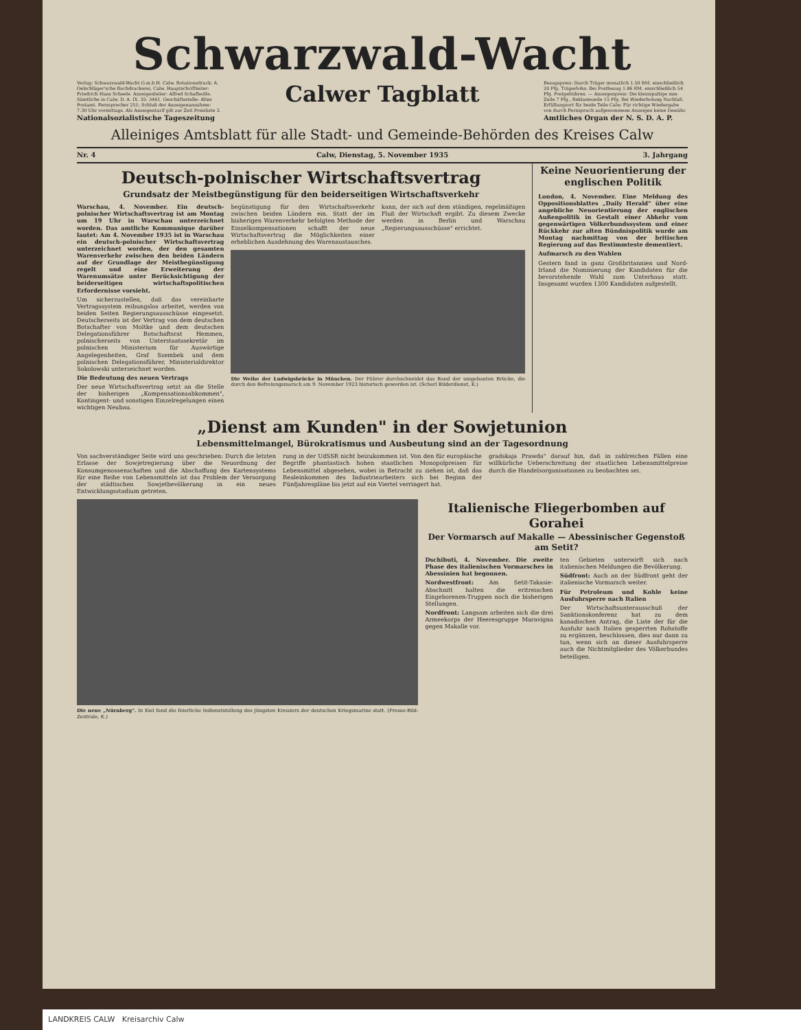Schwarzwald-Wacht
Verlag: Schwarzwald-Wacht G.m.b.H. Calw. Rotationsdruck: A. Oelschläger'sche Buchdruckerei, Calw. Hauptschriftleiter: Friedrich Hans Scheele. Anzeigenleiter: Alfred Schafheitle. Sämtliche in Calw. D. A. IX. 35: 3461. Geschäftsstelle: Altes Postamt. Fernsprecher 251; Schluß der Anzeigenannahme: 7.30 Uhr vormittags. Als Anzeigentarif gilt zur Zeit Preisliste 3.
Nationalsozialistische Tageszeitung
Calwer Tagblatt
Bezugspreis: Durch Träger monatlich 1.50 RM. einschließlich 20 Pfg. Trägerlohn. Bei Postbezug 1.86 RM. einschließlich 54 Pfg. Postgebühren. — Anzeigenpreis: Die kleinspaltige mm-Zeile 7 Pfg., Reklamezeile 15 Pfg. Bei Wiederholung Nachlaß. Erfüllungsort für beide Teile Calw. Für richtige Wiedergabe von durch Fernspruch aufgenommene Anzeigen keine Gewähr.
Amtliches Organ der N. S. D. A. P.
Alleiniges Amtsblatt für alle Stadt- und Gemeinde-Behörden des Kreises Calw
Nr. 4 Calw, Dienstag, 5. November 1935
3. Jahrgang
Deutsch-polnischer Wirtschaftsvertrag
Grundsatz der Meistbegünstigung für den beiderseitigen Wirtschaftsverkehr
Warschau, 4. November. Ein deutsch-polnischer Wirtschaftsvertrag ist am Montag um 19 Uhr in Warschau unterzeichnet worden. Das amtliche Kommunique darüber lautet: Am 4. November 1935 ist in Warschau ein deutsch-polnischer Wirtschaftsvertrag unterzeichnet worden, der den gesamten Warenverkehr zwischen den beiden Ländern auf der Grundlage der Meistbegünstigung regelt und eine Erweiterung der Warenumsätze unter Berücksichtigung der beiderseitigen wirtschaftspolitischen Erfordernisse vorsieht.
Um sicherzustellen, daß das vereinbarte Vertragssystem reibungslos arbeitet, werden von beiden Seiten Regierungsausschüsse eingesetzt. Deutscherseits ist der Vertrag von dem deutschen Botschafter von Moltke und dem deutschen Delegationsführer Botschaftsrat Hemmen, polnischerseits von Unterstaatssekretär im polnischen Ministerium für Auswärtige Angelegenheiten, Graf Szembek und dem polnischen Delegationsführer, Ministerialdirektor Sokolowski unterzeichnet worden.
Die Bedeutung des neuen Vertrags
Der neue Wirtschaftsvertrag setzt an die Stelle der bisherigen „Kompensationsabkommen", Kontingent- und sonstigen Einzelregelungen einen wichtigen Neubau.
begünstigung für den Wirtschaftsverkehr zwischen beiden Ländern ein. Statt der im bisherigen Warenverkehr befolgten Methode der Einzelkompensationen schafft der neue Wirtschaftsvertrag die Möglichkeiten einer erheblichen Ausdehnung des Warenaustausches.
kann, der sich auf dem ständigen, regelmäßigen Fluß der Wirtschaft ergibt. Zu diesem Zwecke werden in Berlin und Warschau „Regierungsausschüsse" errichtet.
Die Weihe der Ludwigsbrücke in München. Der Führer durchschneidet das Band der umgebauten Brücke, die durch den Befreiungsmarsch am 9. November 1923 historisch geworden ist. (Scherl Bilderdienst, K.)
Keine Neuorientierung der englischen Politik
London, 4. November. Eine Meldung des Oppositionsblattes „Daily Herald" über eine angebliche Neuorientierung der englischen Außenpolitik in Gestalt einer Abkehr vom gegenwärtigen Völkerbundssystem und einer Rückkehr zur alten Bündnispolitik wurde am Montag nachmittag von der britischen Regierung auf das Bestimmteste dementiert.
Aufmarsch zu den Wahlen
Gestern fand in ganz Großbritannien und Nord-Irland die Nominierung der Kandidaten für die bevorstehende Wahl zum Unterhaus statt. Insgesamt wurden 1300 Kandidaten aufgestellt.
„Dienst am Kunden" in der Sowjetunion
Lebensmittelmangel, Bürokratismus und Ausbeutung sind an der Tagesordnung
Von sachverständiger Seite wird uns geschrieben: Durch die letzten Erlasse der Sowjetregierung über die Neuordnung der Konsumgenossenschaften und die Abschaffung des Kartensystems für eine Reihe von Lebensmitteln ist das Problem der Versorgung der städtischen Sowjetbevölkerung in ein neues Entwicklungsstadium getreten.
rung in der UdSSR nicht beizukommen ist. Von den für europäische Begriffe phantastisch hohen staatlichen Monopolpreisen für Lebensmittel abgesehen, wobei in Betracht zu ziehen ist, daß das Realeinkommen des Industriearbeiters sich bei Beginn der Fünfjahrespläne bis jetzt auf ein Viertel verringert hat.
gradskaja Prawda" darauf hin, daß in zahlreichen Fällen eine willkürliche Ueberschreitung der staatlichen Lebensmittelpreise durch die Handelsorganisationen zu beobachten sei.
Die neue „Nürnberg". In Kiel fand die feierliche Indienststellung des jüngsten Kreuzers der deutschen Kriegsmarine statt. (Presse-Bild-Zentrale, K.)
Italienische Fliegerbomben auf Gorahei
Der Vormarsch auf Makalle — Abessinischer Gegenstoß am Setit?
Dschibuti, 4. November. Die zweite Phase des italienischen Vormarsches in Abessinien hat begonnen.
Nordwestfront: Am Setit-Takasie-Abschnitt halten die eritreischen Eingeborenen-Truppen noch die bisherigen Stellungen.
Nordfront: Langsam arbeiten sich die drei Armeekorps der Heeresgruppe Maravigna gegen Makalle vor.
ten Gebieten unterwirft sich nach italienischen Meldungen die Bevölkerung.
Südfront: Auch an der Südfront geht der italienische Vormarsch weiter.
Für Petroleum und Kohle keine Ausfuhrsperre nach Italien
Der Wirtschaftsunterausschuß der Sanktionskonferenz hat zu dem kanadischen Antrag, die Liste der für die Ausfuhr nach Italien gesperrten Rohstoffe zu ergänzen, beschlossen, dies nur dann zu tun, wenn sich an dieser Ausfuhrsperre auch die Nichtmitglieder des Völkerbundes beteiligen.
LANDKREIS CALW Kreisarchiv Calw